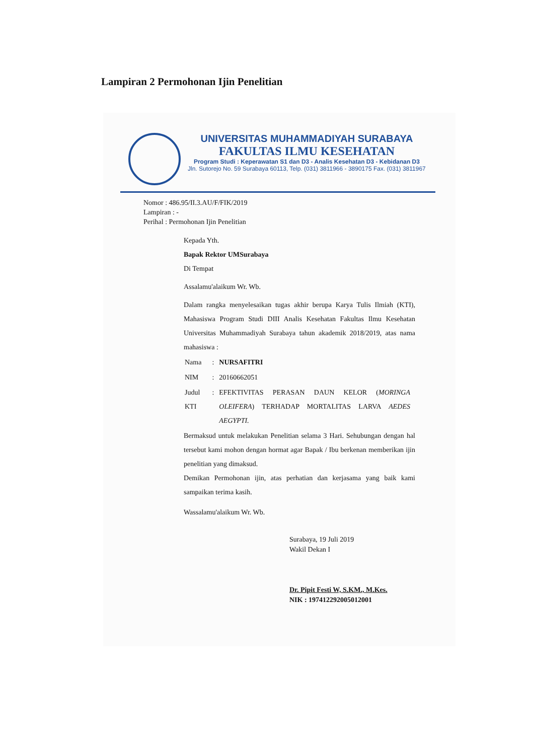Lampiran 2 Permohonan Ijin Penelitian
UNIVERSITAS MUHAMMADIYAH SURABAYA
FAKULTAS ILMU KESEHATAN
Program Studi : Keperawatan S1 dan D3 - Analis Kesehatan D3 - Kebidanan D3
Jln. Sutorejo No. 59 Surabaya 60113, Telp. (031) 3811966 - 3890175 Fax. (031) 3811967
Nomor : 486.95/II.3.AU/F/FIK/2019
Lampiran : -
Perihal : Permohonan Ijin Penelitian
Kepada Yth.
Bapak Rektor UMSurabaya
Di Tempat
Assalamu'alaikum Wr. Wb.
Dalam rangka menyelesaikan tugas akhir berupa Karya Tulis Ilmiah (KTI), Mahasiswa Program Studi DIII Analis Kesehatan Fakultas Ilmu Kesehatan Universitas Muhammadiyah Surabaya tahun akademik 2018/2019, atas nama mahasiswa :
| Nama | : | NURSAFITRI |
| NIM | : | 20160662051 |
| Judul KTI | : | EFEKTIVITAS PERASAN DAUN KELOR ( MORINGA OLEIFERA ) TERHADAP MORTALITAS LARVA AEDES AEGYPTI. |
Bermaksud untuk melakukan Penelitian selama 3 Hari. Sehubungan dengan hal tersebut kami mohon dengan hormat agar Bapak / Ibu berkenan memberikan ijin penelitian yang dimaksud.
Demikan Permohonan ijin, atas perhatian dan kerjasama yang baik kami sampaikan terima kasih.
Wassalamu'alaikum Wr. Wb.
Surabaya, 19 Juli 2019
Wakil Dekan I
Dr. Pipit Festi W, S.KM., M.Kes.
NIK : 197412292005012001